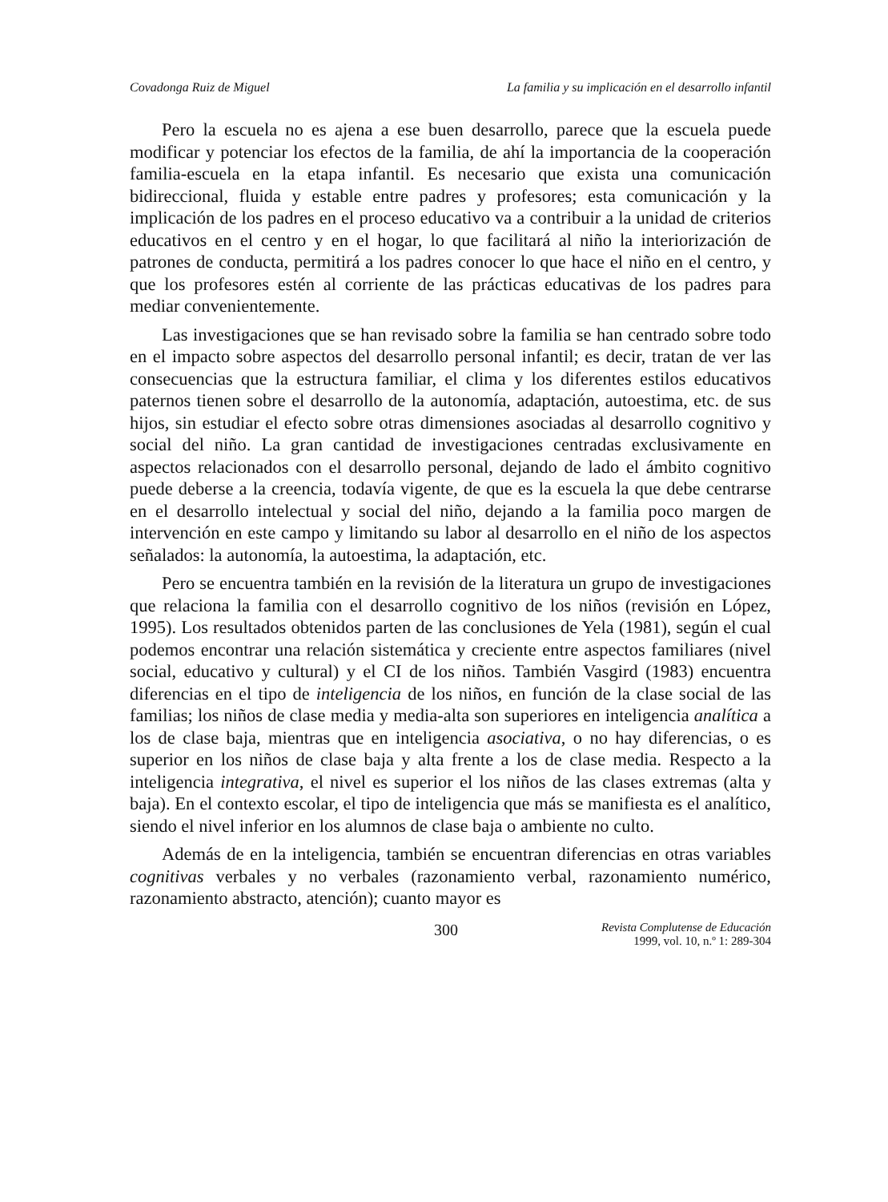Covadonga Ruiz de Miguel La familia y su implicación en el desarrollo infantil
Pero la escuela no es ajena a ese buen desarrollo, parece que la escuela puede modificar y potenciar los efectos de la familia, de ahí la importancia de la cooperación familia-escuela en la etapa infantil. Es necesario que exista una comunicación bidireccional, fluida y estable entre padres y profesores; esta comunicación y la implicación de los padres en el proceso educativo va a contribuir a la unidad de criterios educativos en el centro y en el hogar, lo que facilitará al niño la interiorización de patrones de conducta, permitirá a los padres conocer lo que hace el niño en el centro, y que los profesores estén al corriente de las prácticas educativas de los padres para mediar convenientemente.
Las investigaciones que se han revisado sobre la familia se han centrado sobre todo en el impacto sobre aspectos del desarrollo personal infantil; es decir, tratan de ver las consecuencias que la estructura familiar, el clima y los diferentes estilos educativos paternos tienen sobre el desarrollo de la autonomía, adaptación, autoestima, etc. de sus hijos, sin estudiar el efecto sobre otras dimensiones asociadas al desarrollo cognitivo y social del niño. La gran cantidad de investigaciones centradas exclusivamente en aspectos relacionados con el desarrollo personal, dejando de lado el ámbito cognitivo puede deberse a la creencia, todavía vigente, de que es la escuela la que debe centrarse en el desarrollo intelectual y social del niño, dejando a la familia poco margen de intervención en este campo y limitando su labor al desarrollo en el niño de los aspectos señalados: la autonomía, la autoestima, la adaptación, etc.
Pero se encuentra también en la revisión de la literatura un grupo de investigaciones que relaciona la familia con el desarrollo cognitivo de los niños (revisión en López, 1995). Los resultados obtenidos parten de las conclusiones de Yela (1981), según el cual podemos encontrar una relación sistemática y creciente entre aspectos familiares (nivel social, educativo y cultural) y el CI de los niños. También Vasgird (1983) encuentra diferencias en el tipo de inteligencia de los niños, en función de la clase social de las familias; los niños de clase media y media-alta son superiores en inteligencia analítica a los de clase baja, mientras que en inteligencia asociativa, o no hay diferencias, o es superior en los niños de clase baja y alta frente a los de clase media. Respecto a la inteligencia integrativa, el nivel es superior el los niños de las clases extremas (alta y baja). En el contexto escolar, el tipo de inteligencia que más se manifiesta es el analítico, siendo el nivel inferior en los alumnos de clase baja o ambiente no culto.
Además de en la inteligencia, también se encuentran diferencias en otras variables cognitivas verbales y no verbales (razonamiento verbal, razonamiento numérico, razonamiento abstracto, atención); cuanto mayor es
300 Revista Complutense de Educación
1999, vol. 10, n.º 1: 289-304